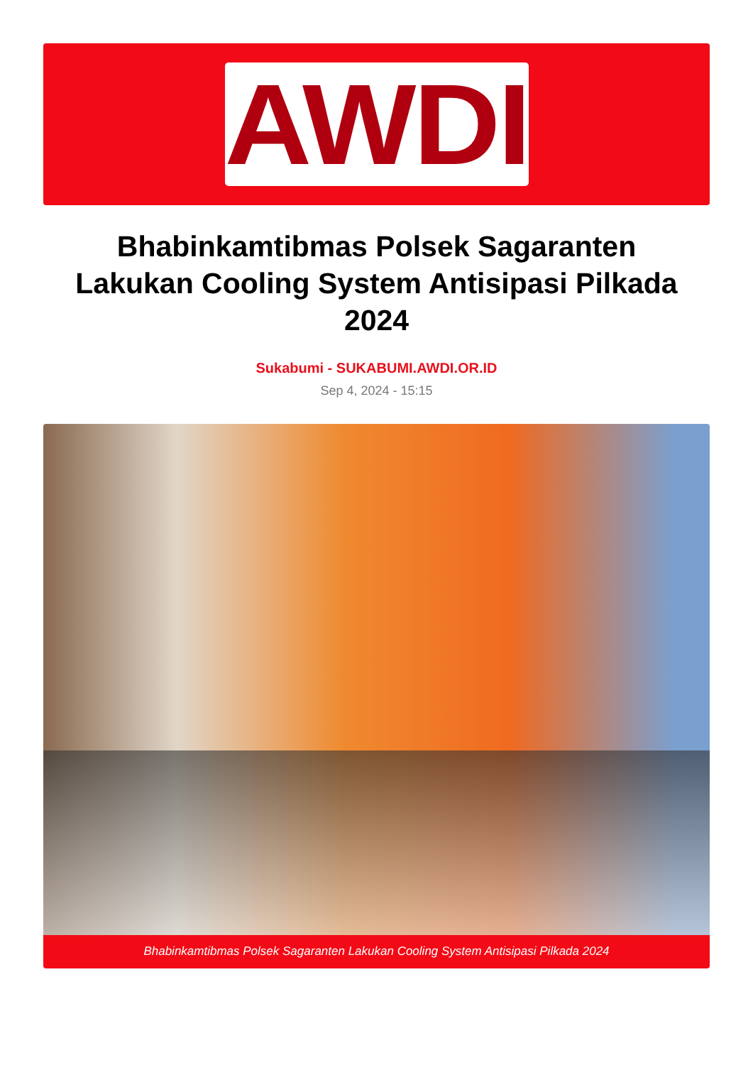AWDI
Bhabinkamtibmas Polsek Sagaranten Lakukan Cooling System Antisipasi Pilkada 2024
Sukabumi - SUKABUMI.AWDI.OR.ID
Sep 4, 2024 - 15:15
Bhabinkamtibmas Polsek Sagaranten Lakukan Cooling System Antisipasi Pilkada 2024